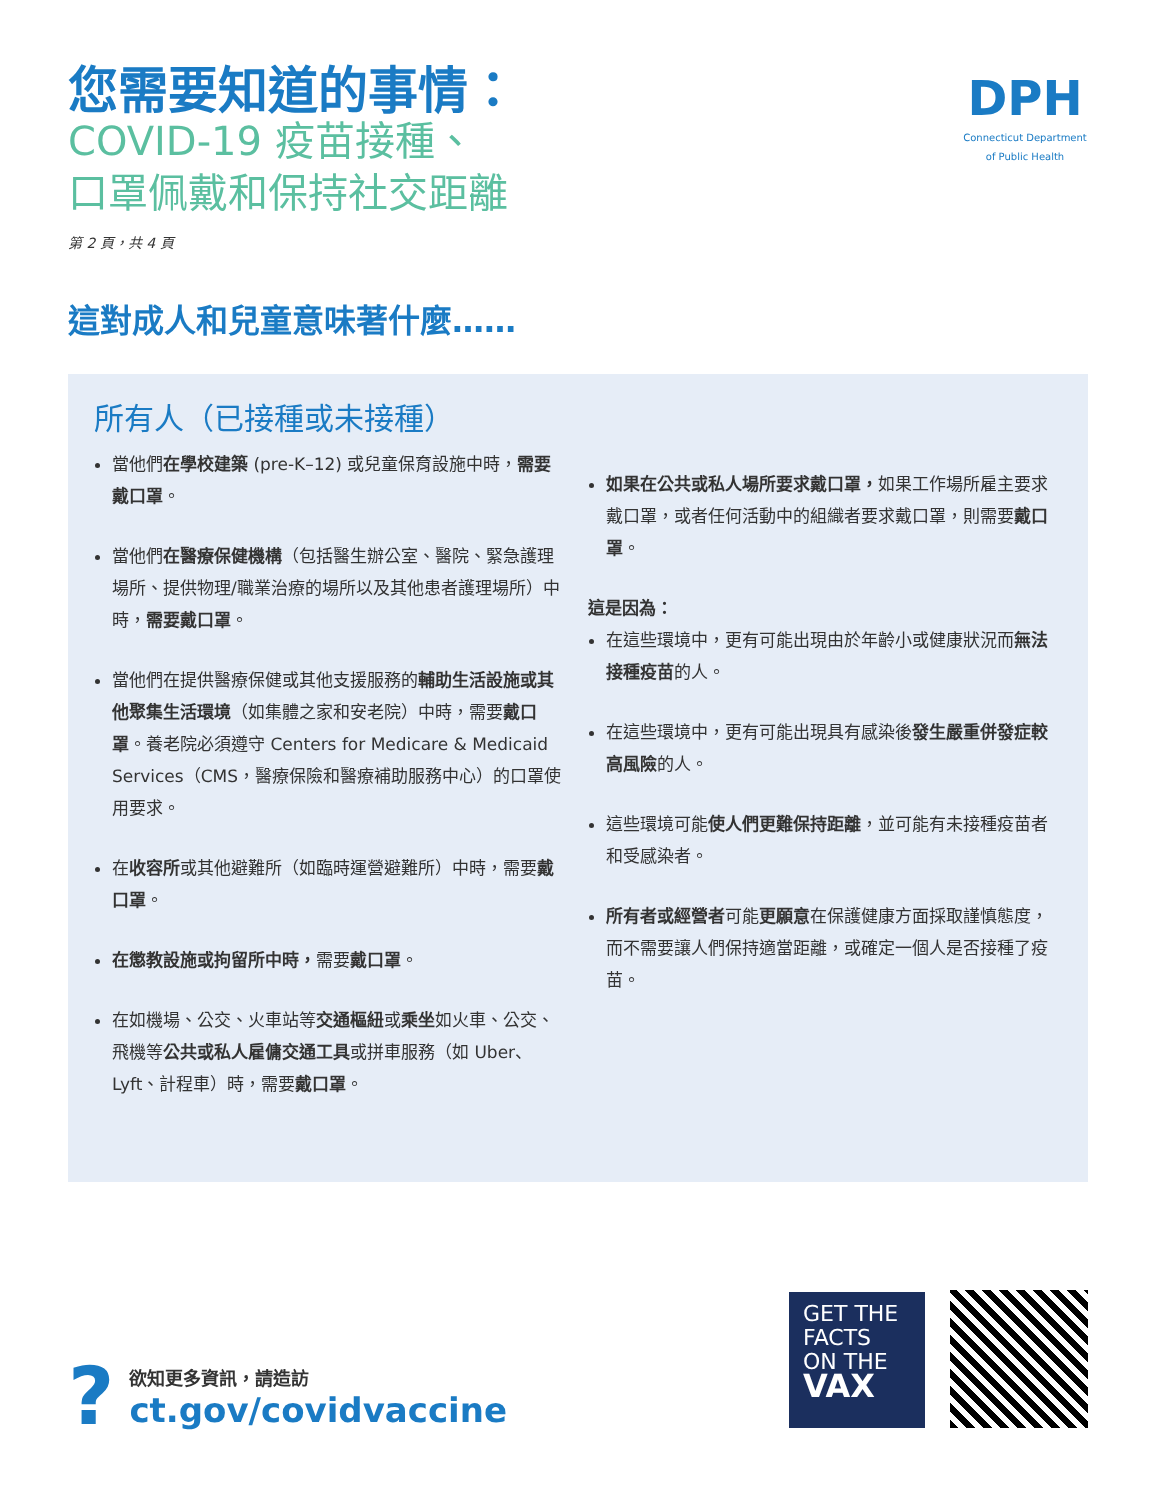您需要知道的事情：
COVID-19 疫苗接種、
口罩佩戴和保持社交距離
第 2 頁，共 4 頁
DPH
Connecticut Department of Public Health
這對成人和兒童意味著什麼……
所有人（已接種或未接種）
當他們在學校建築 (pre-K–12) 或兒童保育設施中時，需要戴口罩。
當他們在醫療保健機構（包括醫生辦公室、醫院、緊急護理場所、提供物理/職業治療的場所以及其他患者護理場所）中時，需要戴口罩。
當他們在提供醫療保健或其他支援服務的輔助生活設施或其他聚集生活環境（如集體之家和安老院）中時，需要戴口罩。養老院必須遵守 Centers for Medicare & Medicaid Services（CMS，醫療保險和醫療補助服務中心）的口罩使用要求。
在收容所或其他避難所（如臨時運營避難所）中時，需要戴口罩。
在懲教設施或拘留所中時，需要戴口罩。
在如機場、公交、火車站等交通樞紐或乘坐如火車、公交、飛機等公共或私人雇傭交通工具或拼車服務（如 Uber、Lyft、計程車）時，需要戴口罩。
如果在公共或私人場所要求戴口罩，如果工作場所雇主要求戴口罩，或者任何活動中的組織者要求戴口罩，則需要戴口罩。
這是因為：
在這些環境中，更有可能出現由於年齡小或健康狀況而無法接種疫苗的人。
在這些環境中，更有可能出現具有感染後發生嚴重併發症較高風險的人。
這些環境可能使人們更難保持距離，並可能有未接種疫苗者和受感染者。
所有者或經營者可能更願意在保護健康方面採取謹慎態度，而不需要讓人們保持適當距離，或確定一個人是否接種了疫苗。
?
欲知更多資訊，請造訪
ct.gov/covidvaccine
GET THE
FACTS
ON THE
VAX